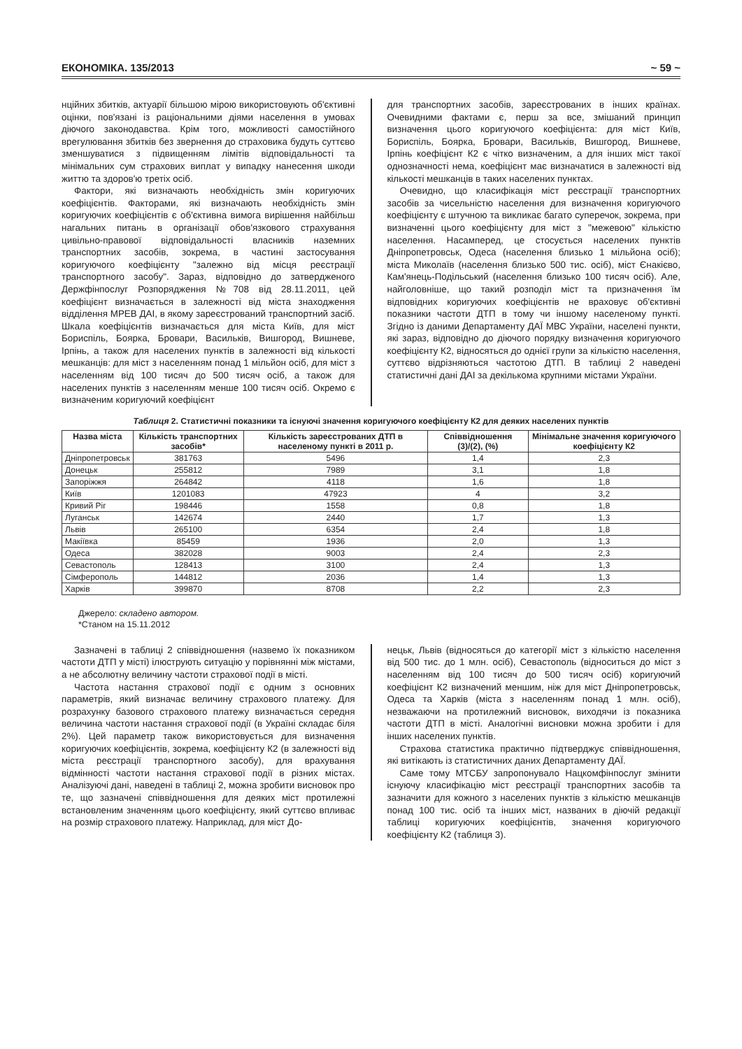ЕКОНОМІКА. 135/2013 ~ 59 ~
нційних збитків, актуарії більшою мірою використовують об'єктивні оцінки, пов'язані із раціональними діями населення в умовах діючого законодавства. Крім того, можливості самостійного врегулювання збитків без звернення до страховика будуть суттєво зменшуватися з підвищенням лімітів відповідальності та мінімальних сум страхових виплат у випадку нанесення шкоди життю та здоров'ю третіх осіб.
Фактори, які визначають необхідність змін коригуючих коефіцієнтів. Факторами, які визначають необхідність змін коригуючих коефіцієнтів є об'єктивна вимога вирішення найбільш нагальних питань в організації обов'язкового страхування цивільно-правової відповідальності власників наземних транспортних засобів, зокрема, в частині застосування коригуючого коефіцієнту "залежно від місця реєстрації транспортного засобу". Зараз, відповідно до затвердженого Держфінпослуг Розпорядження №708 від 28.11.2011, цей коефіцієнт визначається в залежності від міста знаходження відділення МРЕВ ДАІ, в якому зареєстрований транспортний засіб. Шкала коефіцієнтів визначається для міста Київ, для міст Бориспіль, Боярка, Бровари, Васильків, Вишгород, Вишневе, Ірпінь, а також для населених пунктів в залежності від кількості мешканців: для міст з населенням понад 1 мільйон осіб, для міст з населенням від 100 тисяч до 500 тисяч осіб, а також для населених пунктів з населенням менше 100 тисяч осіб. Окремо є визначеним коригуючий коефіцієнт
для транспортних засобів, зареєстрованих в інших країнах. Очевидними фактами є, перш за все, змішаний принцип визначення цього коригуючого коефіцієнта: для міст Київ, Бориспіль, Боярка, Бровари, Васильків, Вишгород, Вишневе, Ірпінь коефіцієнт К2 є чітко визначеним, а для інших міст такої однозначності нема, коефіцієнт має визначатися в залежності від кількості мешканців в таких населених пунктах.
Очевидно, що класифікація міст реєстрації транспортних засобів за чисельністю населення для визначення коригуючого коефіцієнту є штучною та викликає багато суперечок, зокрема, при визначенні цього коефіцієнту для міст з "межевою" кількістю населення. Насамперед, це стосується населених пунктів Дніпропетровськ, Одеса (населення близько 1 мільйона осіб); міста Миколаїв (населення близько 500 тис. осіб), міст Єнакієво, Кам'янець-Подільський (населення близько 100 тисяч осіб). Але, найголовніше, що такий розподіл міст та призначення їм відповідних коригуючих коефіцієнтів не враховує об'єктивні показники частоти ДТП в тому чи іншому населеному пункті. Згідно із даними Департаменту ДАЇ МВС України, населені пункти, які зараз, відповідно до діючого порядку визначення коригуючого коефіцієнту К2, відносяться до однієї групи за кількістю населення, суттєво відрізняються частотою ДТП. В таблиці 2 наведені статистичні дані ДАІ за декількома крупними містами України.
Таблиця 2. Статистичні показники та існуючі значення коригуючого коефіцієнту К2 для деяких населених пунктів
| Назва міста | Кількість транспортних засобів* | Кількість зареєстрованих ДТП в населеному пункті в 2011 р. | Співвідношення (3)/(2), (%) | Мінімальне значення коригуючого коефіцієнту К2 |
| --- | --- | --- | --- | --- |
| Дніпропетровськ | 381763 | 5496 | 1,4 | 2,3 |
| Донецьк | 255812 | 7989 | 3,1 | 1,8 |
| Запоріжжя | 264842 | 4118 | 1,6 | 1,8 |
| Київ | 1201083 | 47923 | 4 | 3,2 |
| Кривий Ріг | 198446 | 1558 | 0,8 | 1,8 |
| Луганськ | 142674 | 2440 | 1,7 | 1,3 |
| Львів | 265100 | 6354 | 2,4 | 1,8 |
| Макіївка | 85459 | 1936 | 2,0 | 1,3 |
| Одеса | 382028 | 9003 | 2,4 | 2,3 |
| Севастополь | 128413 | 3100 | 2,4 | 1,3 |
| Сімферополь | 144812 | 2036 | 1,4 | 1,3 |
| Харків | 399870 | 8708 | 2,2 | 2,3 |
Джерело: складено автором.
*Станом на 15.11.2012
Зазначені в таблиці 2 співвідношення (назвемо їх показником частоти ДТП у місті) ілюструють ситуацію у порівнянні між містами, а не абсолютну величину частоти страхової події в місті.
Частота настання страхової події є одним з основних параметрів, який визначає величину страхового платежу. Для розрахунку базового страхового платежу визначається середня величина частоти настання страхової події (в Україні складає біля 2%). Цей параметр також використовується для визначення коригуючих коефіцієнтів, зокрема, коефіцієнту К2 (в залежності від міста реєстрації транспортного засобу), для врахування відмінності частоти настання страхової події в різних містах. Аналізуючі дані, наведені в таблиці 2, можна зробити висновок про те, що зазначені співвідношення для деяких міст протилежні встановленим значенням цього коефіцієнту, який суттєво впливає на розмір страхового платежу. Наприклад, для міст До-
нецьк, Львів (відносяться до категорії міст з кількістю населення від 500 тис. до 1 млн. осіб), Севастополь (відноситься до міст з населенням від 100 тисяч до 500 тисяч осіб) коригуючий коефіцієнт К2 визначений меншим, ніж для міст Дніпропетровськ, Одеса та Харків (міста з населенням понад 1 млн. осіб), незважаючи на протилежний висновок, виходячи із показника частоти ДТП в місті. Аналогічні висновки можна зробити і для інших населених пунктів.
Страхова статистика практично підтверджує співвідношення, які витікають із статистичних даних Департаменту ДАЇ.
Саме тому МТСБУ запропонувало Нацкомфінпослуг змінити існуючу класифікацію міст реєстрації транспортних засобів та зазначити для кожного з населених пунктів з кількістю мешканців понад 100 тис. осіб та інших міст, названих в діючій редакції таблиці коригуючих коефіцієнтів, значення коригуючого коефіцієнту К2 (таблиця 3).